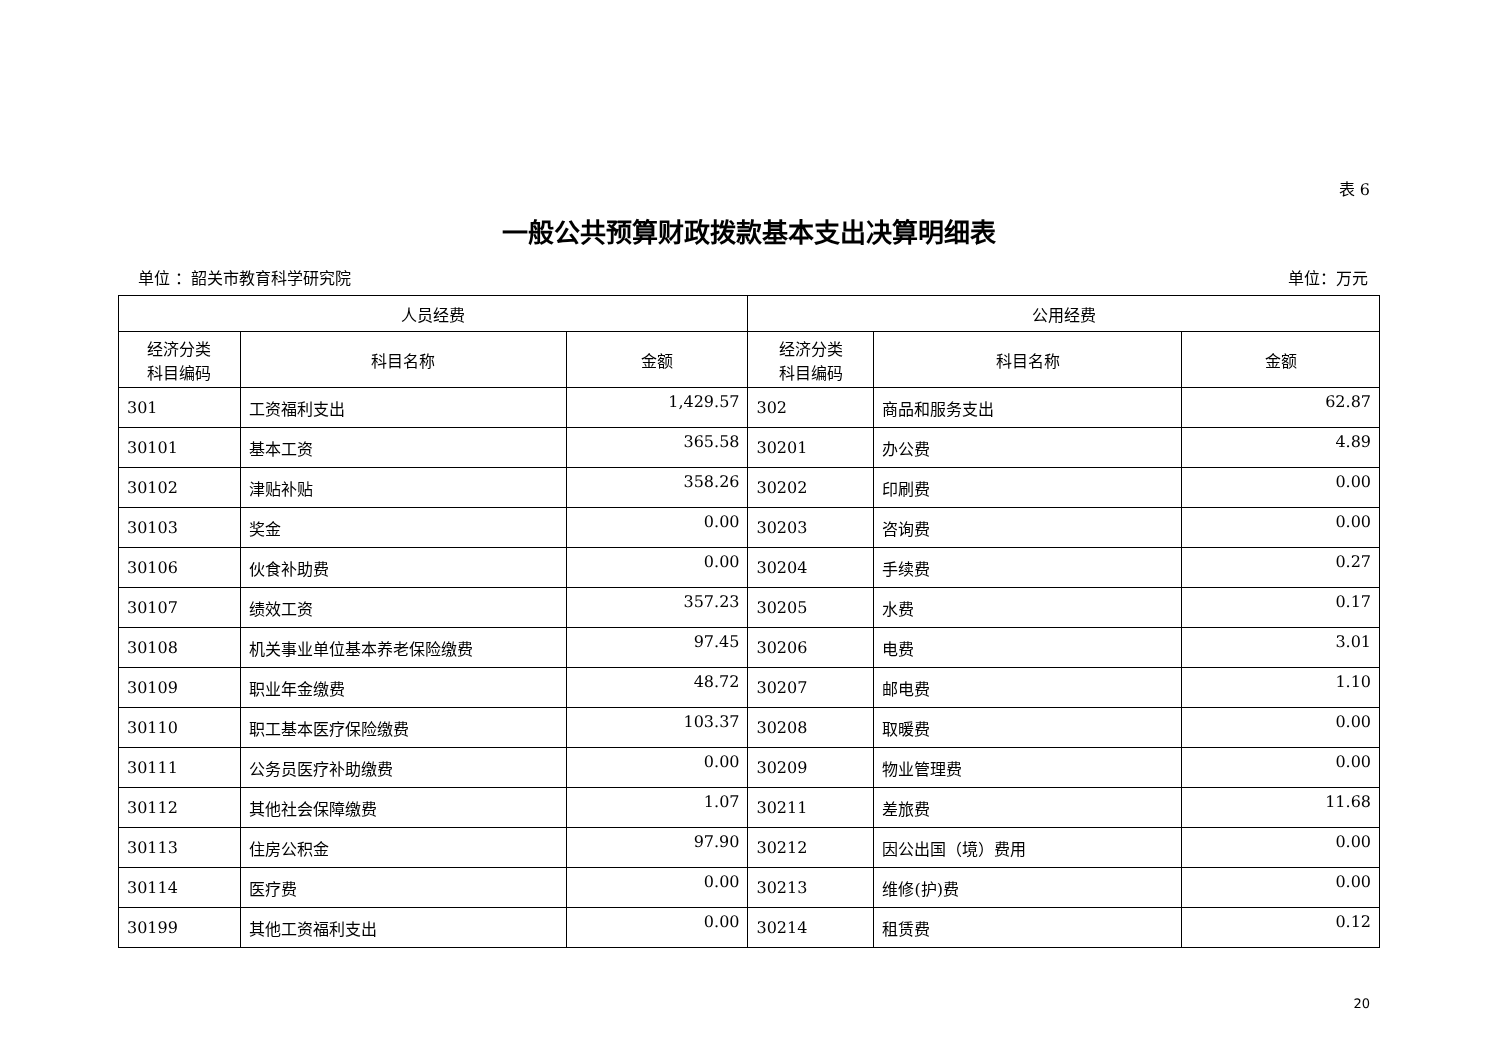表 6
一般公共预算财政拨款基本支出决算明细表
单位 ：韶关市教育科学研究院 单位：万元
| 人员经费 | | | 公用经费 | | |
| --- | --- | --- | --- | --- | --- |
| 经济分类 科目编码 | 科目名称 | 金额 | 经济分类 科目编码 | 科目名称 | 金额 |
| 301 | 工资福利支出 | 1,429.57 | 302 | 商品和服务支出 | 62.87 |
| 30101 | 基本工资 | 365.58 | 30201 | 办公费 | 4.89 |
| 30102 | 津贴补贴 | 358.26 | 30202 | 印刷费 | 0.00 |
| 30103 | 奖金 | 0.00 | 30203 | 咨询费 | 0.00 |
| 30106 | 伙食补助费 | 0.00 | 30204 | 手续费 | 0.27 |
| 30107 | 绩效工资 | 357.23 | 30205 | 水费 | 0.17 |
| 30108 | 机关事业单位基本养老保险缴费 | 97.45 | 30206 | 电费 | 3.01 |
| 30109 | 职业年金缴费 | 48.72 | 30207 | 邮电费 | 1.10 |
| 30110 | 职工基本医疗保险缴费 | 103.37 | 30208 | 取暖费 | 0.00 |
| 30111 | 公务员医疗补助缴费 | 0.00 | 30209 | 物业管理费 | 0.00 |
| 30112 | 其他社会保障缴费 | 1.07 | 30211 | 差旅费 | 11.68 |
| 30113 | 住房公积金 | 97.90 | 30212 | 因公出国（境）费用 | 0.00 |
| 30114 | 医疗费 | 0.00 | 30213 | 维修(护)费 | 0.00 |
| 30199 | 其他工资福利支出 | 0.00 | 30214 | 租赁费 | 0.12 |
20